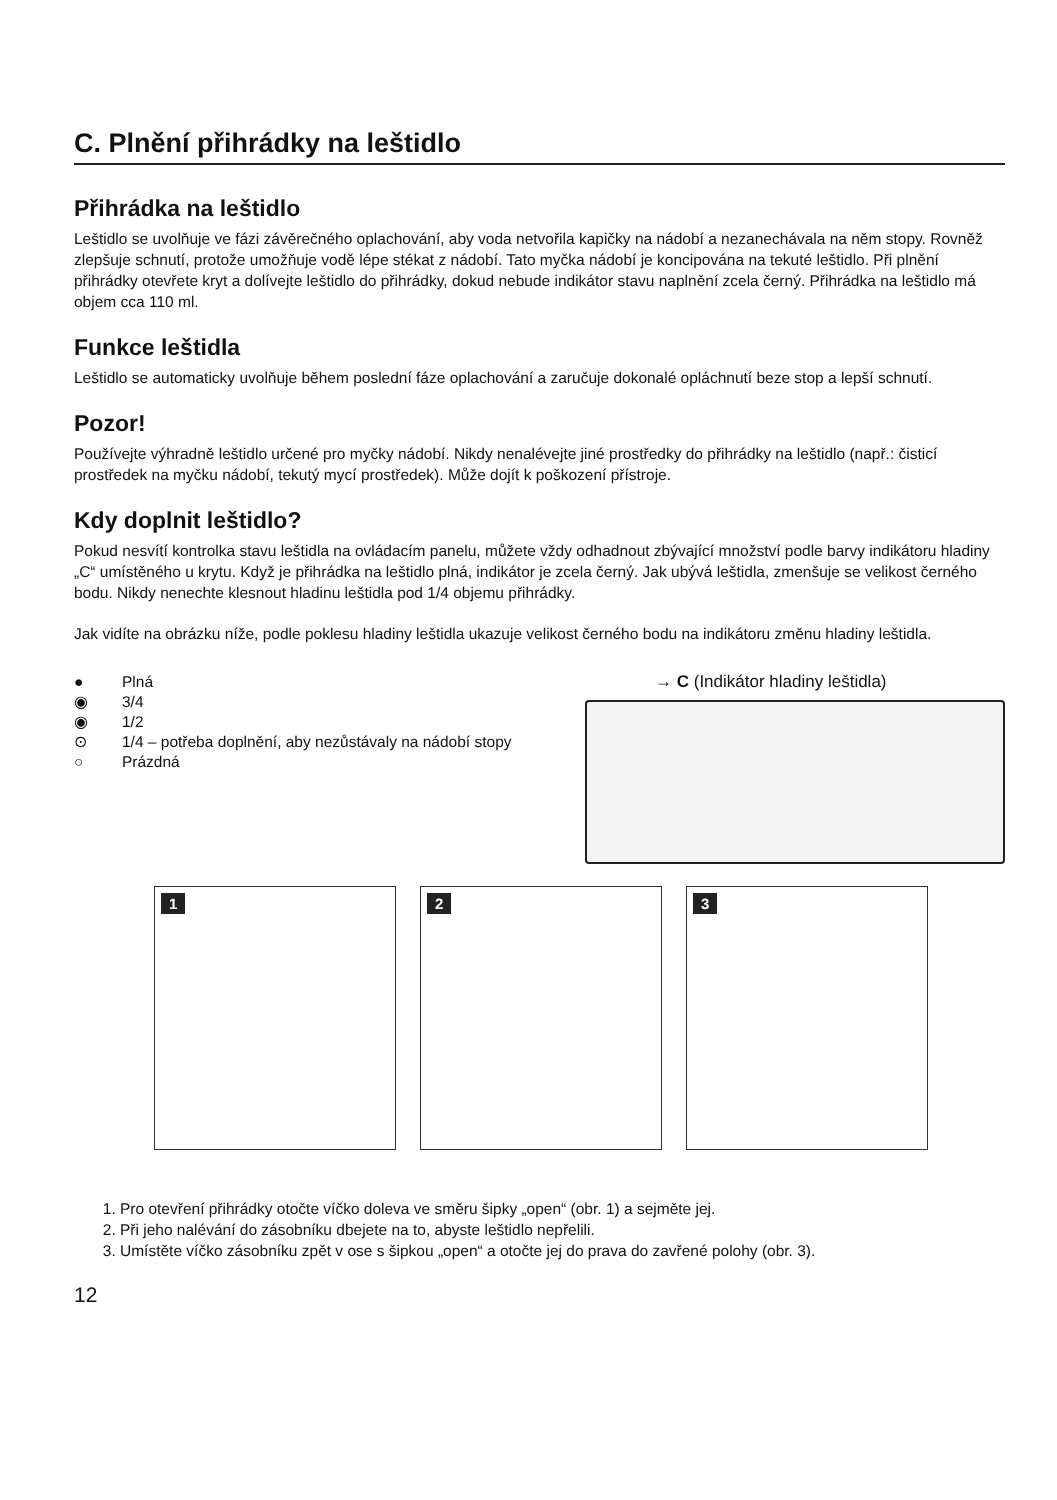C. Plnění přihrádky na leštidlo
Přihrádka na leštidlo
Leštidlo se uvolňuje ve fázi závěrečného oplachování, aby voda netvořila kapičky na nádobí a nezanechávala na něm stopy. Rovněž zlepšuje schnutí, protože umožňuje vodě lépe stékat z nádobí. Tato myčka nádobí je koncipována na tekuté leštidlo. Při plnění přihrádky otevřete kryt a dolívejte leštidlo do přihrádky, dokud nebude indikátor stavu naplnění zcela černý. Přihrádka na leštidlo má objem cca 110 ml.
Funkce leštidla
Leštidlo se automaticky uvolňuje během poslední fáze oplachování a zaručuje dokonalé opláchnutí beze stop a lepší schnutí.
Pozor!
Používejte výhradně leštidlo určené pro myčky nádobí. Nikdy nenalévejte jiné prostředky do přihrádky na leštidlo (např.: čisticí prostředek na myčku nádobí, tekutý mycí prostředek). Může dojít k poškození přístroje.
Kdy doplnit leštidlo?
Pokud nesvítí kontrolka stavu leštidla na ovládacím panelu, můžete vždy odhadnout zbývající množství podle barvy indikátoru hladiny „C“ umístěného u krytu. Když je přihrádka na leštidlo plná, indikátor je zcela černý. Jak ubývá leštidla, zmenšuje se velikost černého bodu. Nikdy nenechte klesnout hladinu leštidla pod 1/4 objemu přihrádky.
Jak vidíte na obrázku níže, podle poklesu hladiny leštidla ukazuje velikost černého bodu na indikátoru změnu hladiny leštidla.
● Plná
◉ 3/4
◉ 1/2
⊙ 1/4 – potřeba doplnění, aby nezůstávaly na nádobí stopy
○ Prázdná
→ C (Indikátor hladiny leštidla)
1 2 3
1. Pro otevření přihrádky otočte víčko doleva ve směru šipky „open“ (obr. 1) a sejměte jej.
2. Při jeho nalévání do zásobníku dbejete na to, abyste leštidlo nepřelili.
3. Umístěte víčko zásobníku zpět v ose s šipkou „open“ a otočte jej do prava do zavřené polohy (obr. 3).
12